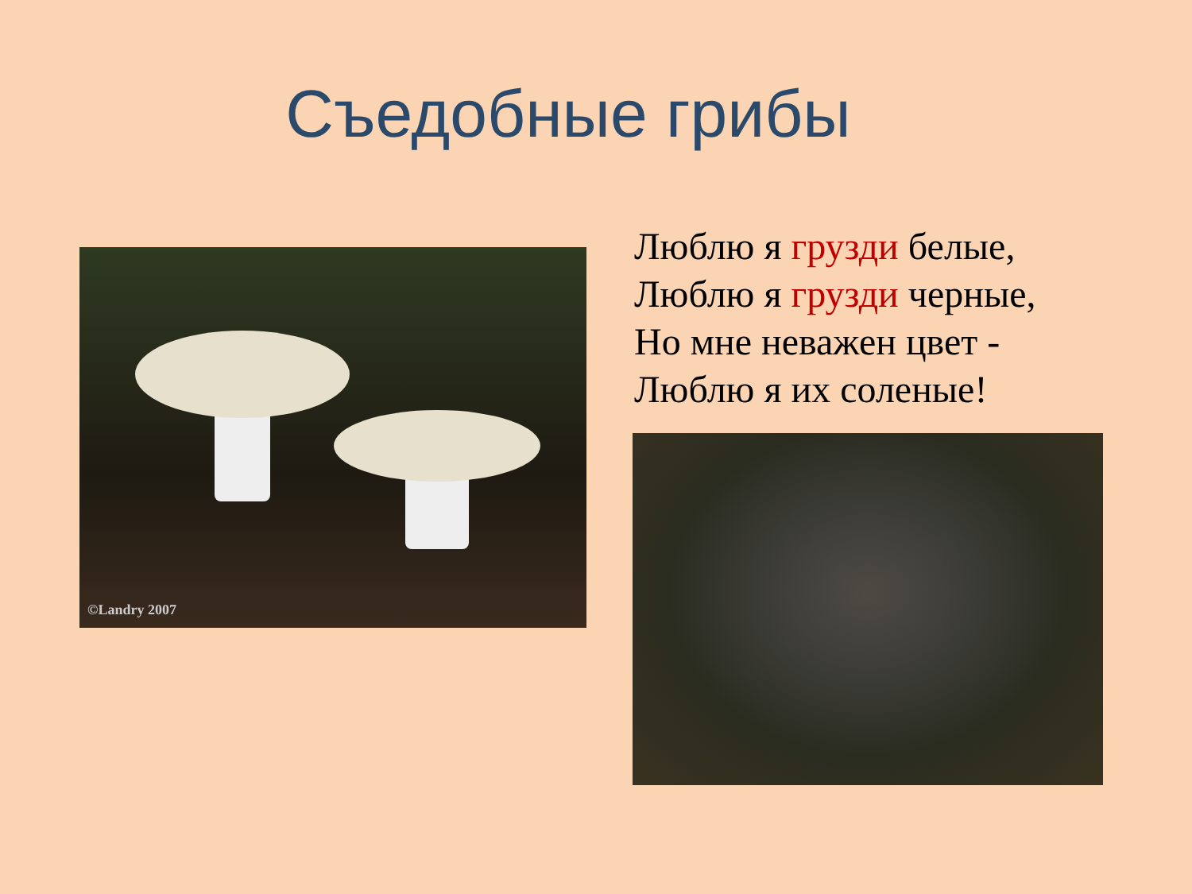Съедобные грибы
©Landry 2007
Люблю я грузди белые,
Люблю я грузди черные,
Но мне неважен цвет -
Люблю я их соленые!